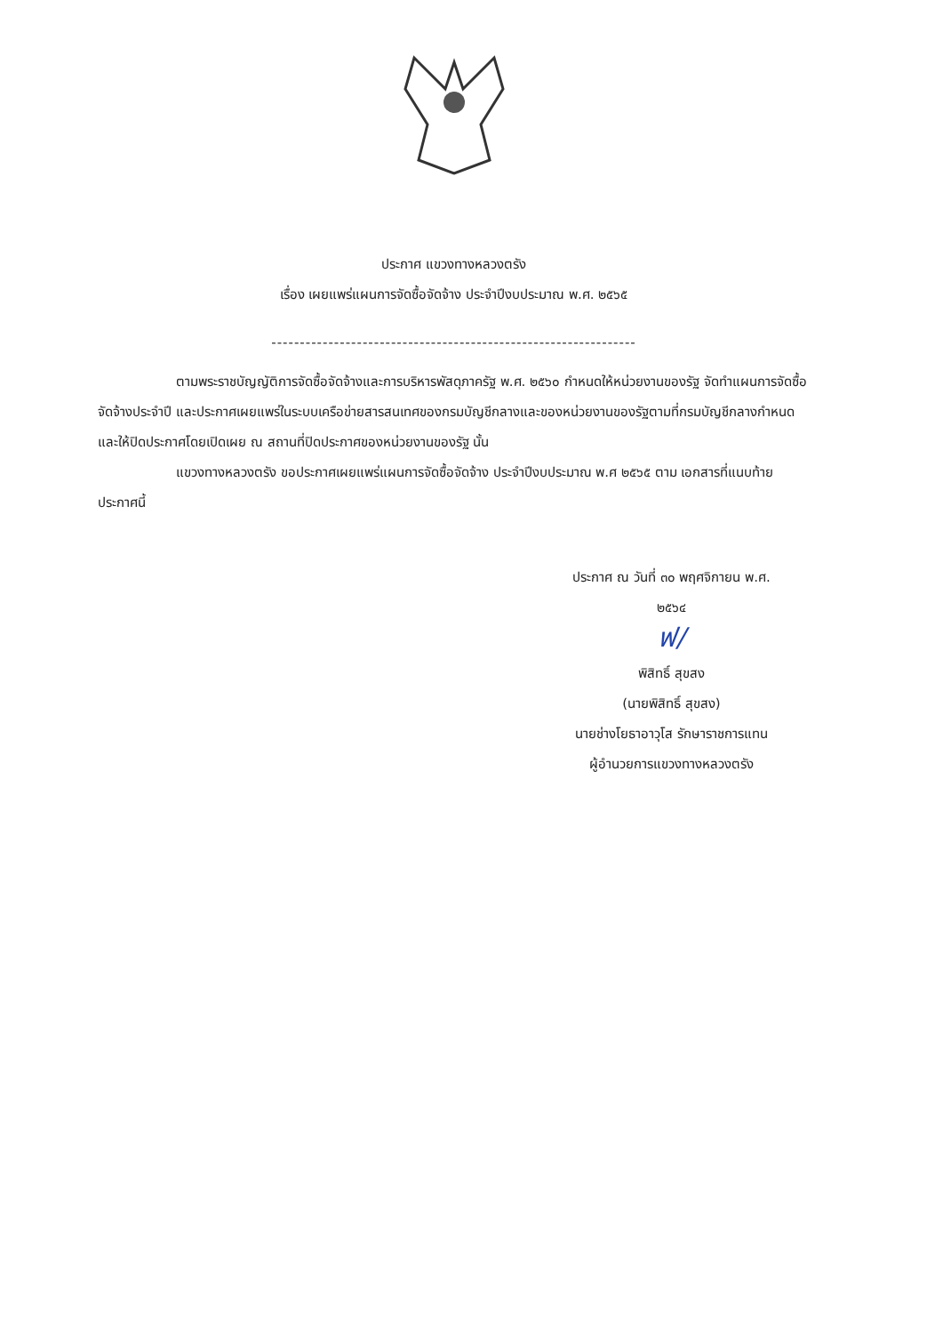ประกาศ แขวงทางหลวงตรัง
เรื่อง เผยแพร่แผนการจัดซื้อจัดจ้าง ประจำปีงบประมาณ พ.ศ. ๒๕๖๕
----------------------------------------------------------------
ตามพระราชบัญญัติการจัดซื้อจัดจ้างและการบริหารพัสดุภาครัฐ พ.ศ. ๒๕๖๐ กำหนดให้หน่วยงานของรัฐ จัดทำแผนการจัดซื้อจัดจ้างประจำปี และประกาศเผยแพร่ในระบบเครือข่ายสารสนเทศของกรมบัญชีกลางและของหน่วยงานของรัฐตามที่กรมบัญชีกลางกำหนด และให้ปิดประกาศโดยเปิดเผย ณ สถานที่ปิดประกาศของหน่วยงานของรัฐ นั้น
แขวงทางหลวงตรัง ขอประกาศเผยแพร่แผนการจัดซื้อจัดจ้าง ประจำปีงบประมาณ พ.ศ ๒๕๖๕ ตาม เอกสารที่แนบท้ายประกาศนี้
ประกาศ ณ วันที่ ๓๐ พฤศจิกายน พ.ศ.
๒๕๖๔
ฟ/
พิสิทธิ์ สุขสง
(นายพิสิทธิ์ สุขสง)
นายช่างโยธาอาวุโส รักษาราชการแทน
ผู้อำนวยการแขวงทางหลวงตรัง